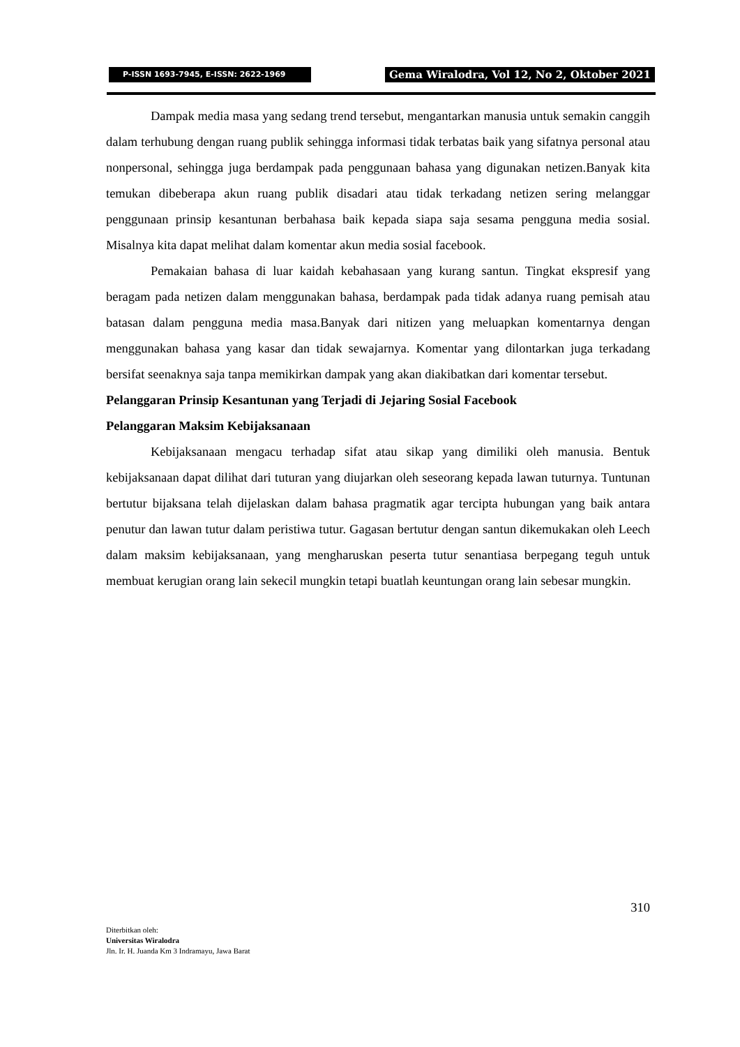P-ISSN 1693-7945, E-ISSN: 2622-1969
Gema Wiralodra, Vol 12, No 2, Oktober 2021
Dampak media masa yang sedang trend tersebut, mengantarkan manusia untuk semakin canggih dalam terhubung dengan ruang publik sehingga informasi tidak terbatas baik yang sifatnya personal atau nonpersonal, sehingga juga berdampak pada penggunaan bahasa yang digunakan netizen.Banyak kita temukan dibeberapa akun ruang publik disadari atau tidak terkadang netizen sering melanggar penggunaan prinsip kesantunan berbahasa baik kepada siapa saja sesama pengguna media sosial. Misalnya kita dapat melihat dalam komentar akun media sosial facebook.
Pemakaian bahasa di luar kaidah kebahasaan yang kurang santun. Tingkat ekspresif yang beragam pada netizen dalam menggunakan bahasa, berdampak pada tidak adanya ruang pemisah atau batasan dalam pengguna media masa.Banyak dari nitizen yang meluapkan komentarnya dengan menggunakan bahasa yang kasar dan tidak sewajarnya. Komentar yang dilontarkan juga terkadang bersifat seenaknya saja tanpa memikirkan dampak yang akan diakibatkan dari komentar tersebut.
Pelanggaran Prinsip Kesantunan yang Terjadi di Jejaring Sosial Facebook
Pelanggaran Maksim Kebijaksanaan
Kebijaksanaan mengacu terhadap sifat atau sikap yang dimiliki oleh manusia. Bentuk kebijaksanaan dapat dilihat dari tuturan yang diujarkan oleh seseorang kepada lawan tuturnya. Tuntunan bertutur bijaksana telah dijelaskan dalam bahasa pragmatik agar tercipta hubungan yang baik antara penutur dan lawan tutur dalam peristiwa tutur. Gagasan bertutur dengan santun dikemukakan oleh Leech dalam maksim kebijaksanaan, yang mengharuskan peserta tutur senantiasa berpegang teguh untuk membuat kerugian orang lain sekecil mungkin tetapi buatlah keuntungan orang lain sebesar mungkin.
310
Diterbitkan oleh:
Universitas Wiralodra
Jln. Ir. H. Juanda Km 3 Indramayu, Jawa Barat